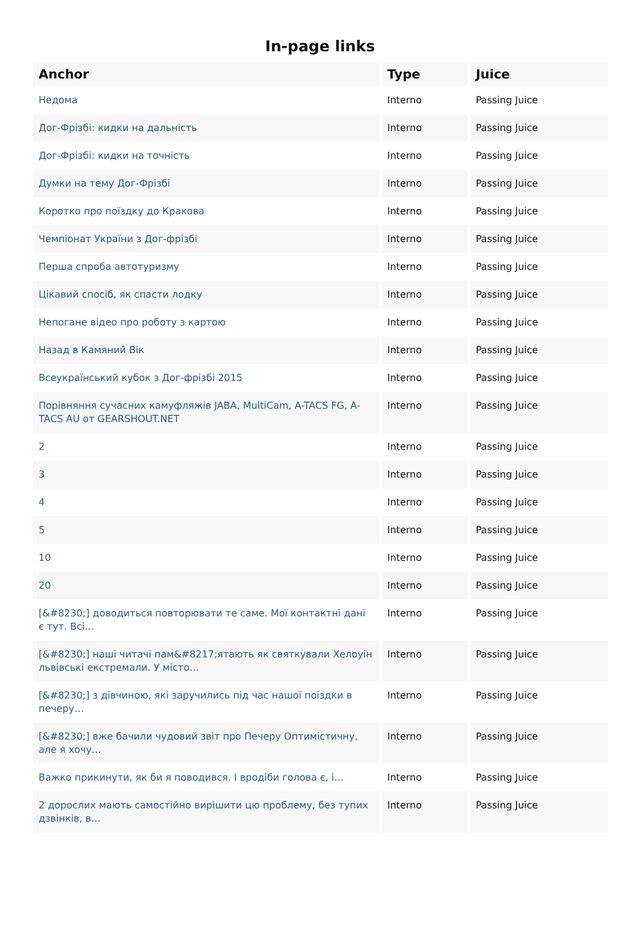In-page links
| Anchor | Type | Juice |
| --- | --- | --- |
| Недома | Interno | Passing Juice |
| Дог-Фрізбі: кидки на дальність | Interno | Passing Juice |
| Дог-Фрізбі: кидки на точність | Interno | Passing Juice |
| Думки на тему Дог-Фрізбі | Interno | Passing Juice |
| Коротко про поїздку до Кракова | Interno | Passing Juice |
| Чемпіонат України з Дог-фрізбі | Interno | Passing Juice |
| Перша спроба автотуризму | Interno | Passing Juice |
| Цікавий спосіб, як спасти лодку | Interno | Passing Juice |
| Непогане відео про роботу з картою | Interno | Passing Juice |
| Назад в Камяний Вік | Interno | Passing Juice |
| Всеукраїнський кубок з Дог-фрізбі 2015 | Interno | Passing Juice |
| Порівняння сучасних камуфляжів JABA, MultiCam, A-TACS FG, A-TACS AU от GEARSHOUT.NET | Interno | Passing Juice |
| 2 | Interno | Passing Juice |
| 3 | Interno | Passing Juice |
| 4 | Interno | Passing Juice |
| 5 | Interno | Passing Juice |
| 10 | Interno | Passing Juice |
| 20 | Interno | Passing Juice |
| [&#8230;] доводиться повторювати те саме. Мої контактні дані є тут. Всі… | Interno | Passing Juice |
| [&#8230;] наші читачі пам&#8217;ятають як святкували Хелоуін львівські екстремали. У місто… | Interno | Passing Juice |
| [&#8230;] з дівчиною, які заручились під час нашої поїздки в печеру… | Interno | Passing Juice |
| [&#8230;] вже бачили чудовий звіт про Печеру Оптимістичну, але я хочу… | Interno | Passing Juice |
| Важко прикинути, як би я поводився. І вродіби голова є, і… | Interno | Passing Juice |
| 2 дорослих мають самостійно вирішити цю проблему, без тупих дзвінків, в… | Interno | Passing Juice |